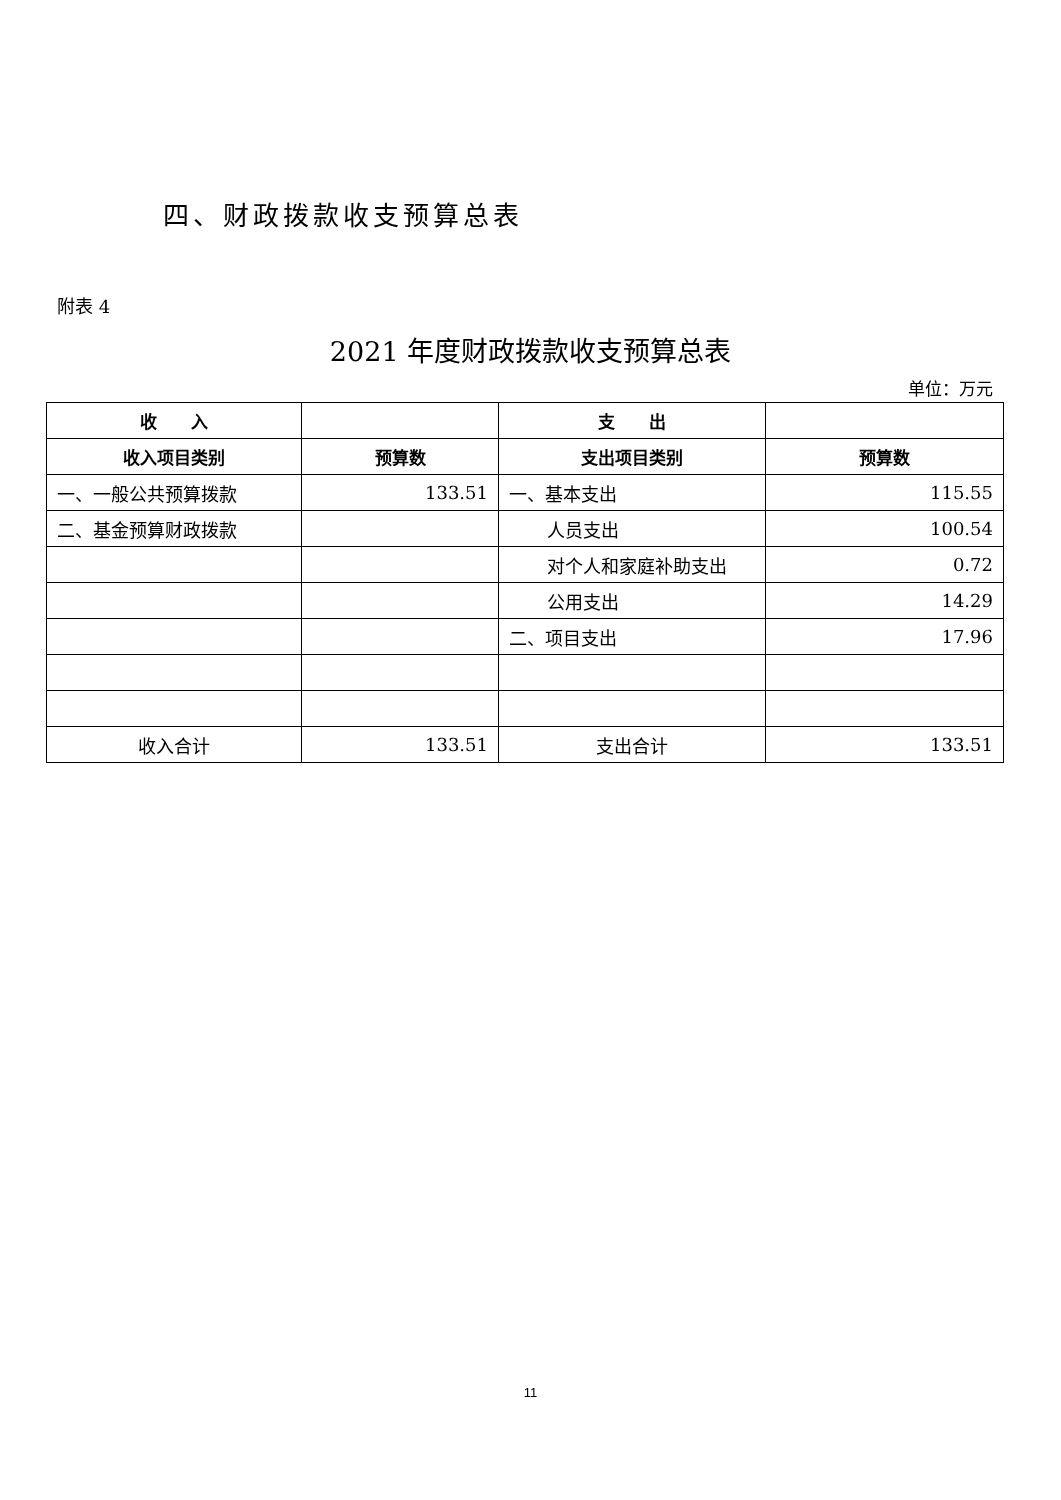四、财政拨款收支预算总表
附表 4
2021 年度财政拨款收支预算总表
单位：万元
| 收 入 | | 支 出 | |
| --- | --- | --- | --- |
| 收入项目类别 | 预算数 | 支出项目类别 | 预算数 |
| 一、一般公共预算拨款 | 133.51 | 一、基本支出 | 115.55 |
| 二、基金预算财政拨款 | | 人员支出 | 100.54 |
| | | 对个人和家庭补助支出 | 0.72 |
| | | 公用支出 | 14.29 |
| | | 二、项目支出 | 17.96 |
| 收入合计 | 133.51 | 支出合计 | 133.51 |
11